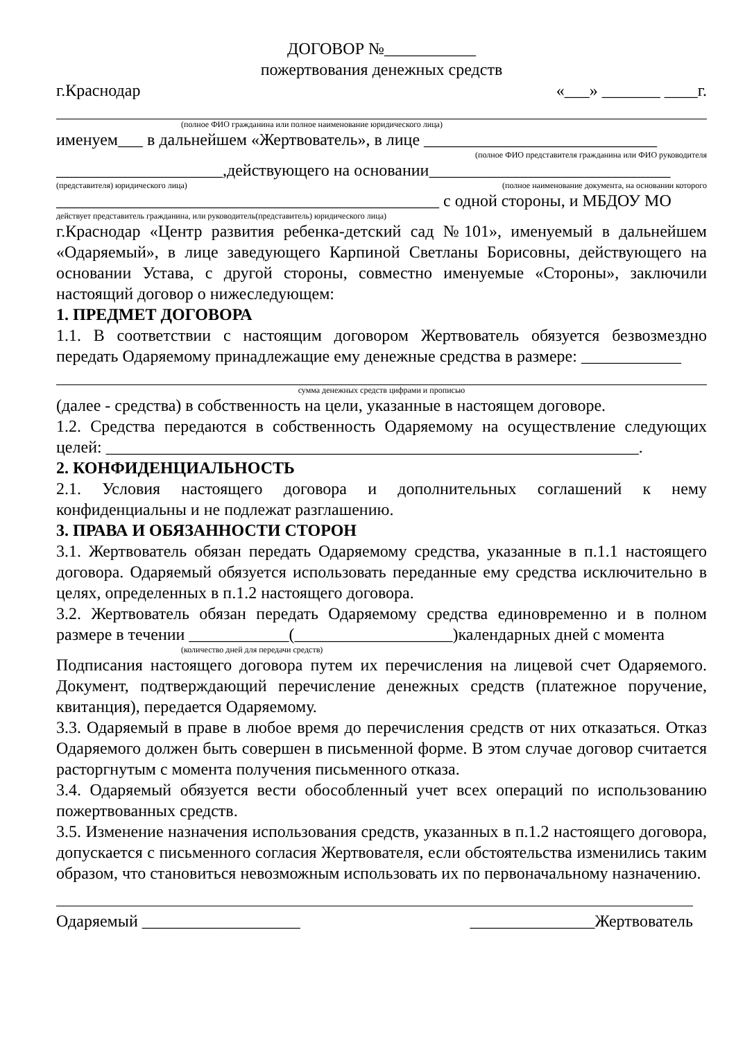ДОГОВОР №___________
пожертвования денежных средств
г.Краснодар «___» _______ ____г.
(полное ФИО гражданина или полное наименование юридического лица)
именуем___ в дальнейшем «Жертвователь», в лице ____________________________
(полное ФИО представителя гражданина или ФИО руководителя
____________________,действующего на основании_____________________________
(представителя) юридического лица) (полное наименование документа, на основании которого
______________________________________________ с одной стороны, и МБДОУ МО
действует представитель гражданина, или руководитель(представитель) юридического лица)
г.Краснодар «Центр развития ребенка-детский сад №101», именуемый в дальнейшем «Одаряемый», в лице заведующего Карпиной Светланы Борисовны, действующего на основании Устава, с другой стороны, совместно именуемые «Стороны», заключили настоящий договор о нижеследующем:
1. ПРЕДМЕТ ДОГОВОРА
1.1. В соответствии с настоящим договором Жертвователь обязуется безвозмездно передать Одаряемому принадлежащие ему денежные средства в размере: ____________
сумма денежных средств цифрами и прописью
(далее - средства) в собственность на цели, указанные в настоящем договоре.
1.2. Средства передаются в собственность Одаряемому на осуществление следующих целей: ________________________________________________________________.
2. КОНФИДЕНЦИАЛЬНОСТЬ
2.1. Условия настоящего договора и дополнительных соглашений к нему конфиденциальны и не подлежат разглашению.
3. ПРАВА И ОБЯЗАННОСТИ СТОРОН
3.1. Жертвователь обязан передать Одаряемому средства, указанные в п.1.1 настоящего договора. Одаряемый обязуется использовать переданные ему средства исключительно в целях, определенных в п.1.2 настоящего договора.
3.2. Жертвователь обязан передать Одаряемому средства единовременно и в полном размере в течении ____________(___________________)календарных дней с момента
(количество дней для передачи средств)
Подписания настоящего договора путем их перечисления на лицевой счет Одаряемого. Документ, подтверждающий перечисление денежных средств (платежное поручение, квитанция), передается Одаряемому.
3.3. Одаряемый в праве в любое время до перечисления средств от них отказаться. Отказ Одаряемого должен быть совершен в письменной форме. В этом случае договор считается расторгнутым с момента получения письменного отказа.
3.4. Одаряемый обязуется вести обособленный учет всех операций по использованию пожертвованных средств.
3.5. Изменение назначения использования средств, указанных в п.1.2 настоящего договора, допускается с письменного согласия Жертвователя, если обстоятельства изменились таким образом, что становиться невозможным использовать их по первоначальному назначению.
Одаряемый ___________________ _______________Жертвователь